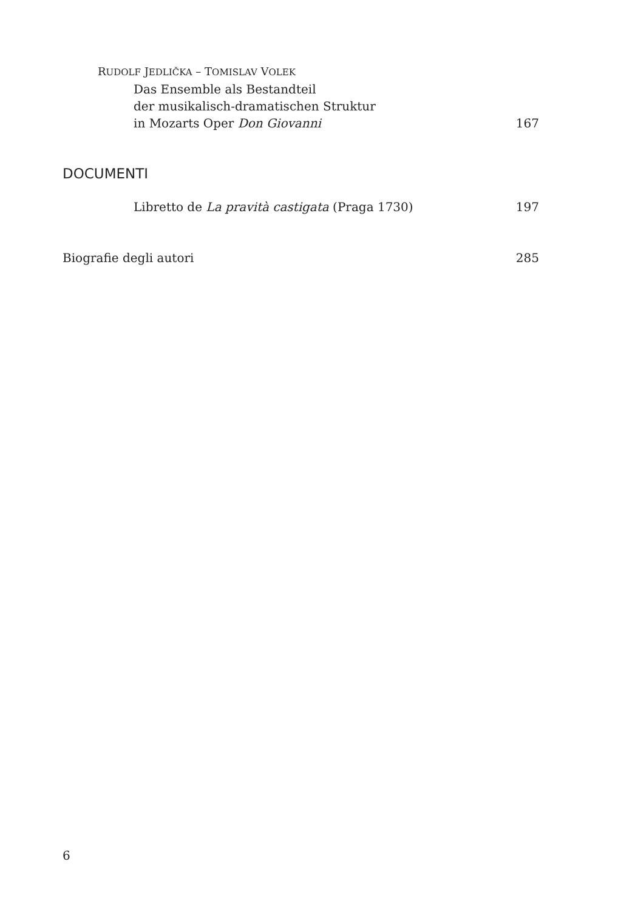RUDOLF JEDLIČKA – TOMISLAV VOLEK
Das Ensemble als Bestandteil
der musikalisch-dramatischen Struktur
in Mozarts Oper Don Giovanni 167
DOCUMENTI
Libretto de La pravità castigata (Praga 1730) 197
Biografie degli autori 285
6